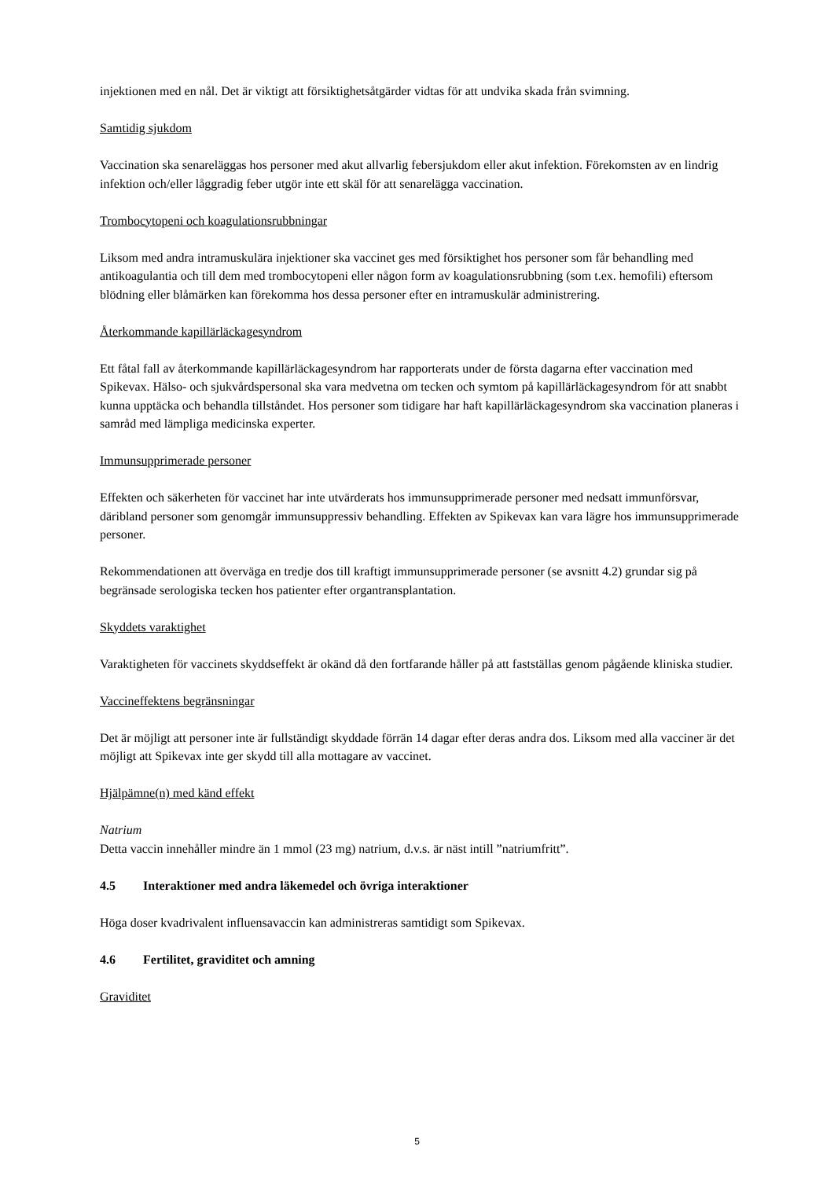injektionen med en nål. Det är viktigt att försiktighetsåtgärder vidtas för att undvika skada från svimning.
Samtidig sjukdom
Vaccination ska senareläggas hos personer med akut allvarlig febersjukdom eller akut infektion. Förekomsten av en lindrig infektion och/eller låggradig feber utgör inte ett skäl för att senarelägga vaccination.
Trombocytopeni och koagulationsrubbningar
Liksom med andra intramuskulära injektioner ska vaccinet ges med försiktighet hos personer som får behandling med antikoagulantia och till dem med trombocytopeni eller någon form av koagulationsrubbning (som t.ex. hemofili) eftersom blödning eller blåmärken kan förekomma hos dessa personer efter en intramuskulär administrering.
Återkommande kapillärläckagesyndrom
Ett fåtal fall av återkommande kapillärläckagesyndrom har rapporterats under de första dagarna efter vaccination med Spikevax. Hälso- och sjukvårdspersonal ska vara medvetna om tecken och symtom på kapillärläckagesyndrom för att snabbt kunna upptäcka och behandla tillståndet. Hos personer som tidigare har haft kapillärläckagesyndrom ska vaccination planeras i samråd med lämpliga medicinska experter.
Immunsupprimerade personer
Effekten och säkerheten för vaccinet har inte utvärderats hos immunsupprimerade personer med nedsatt immunförsvar, däribland personer som genomgår immunsuppressiv behandling. Effekten av Spikevax kan vara lägre hos immunsupprimerade personer.
Rekommendationen att överväga en tredje dos till kraftigt immunsupprimerade personer (se avsnitt 4.2) grundar sig på begränsade serologiska tecken hos patienter efter organtransplantation.
Skyddets varaktighet
Varaktigheten för vaccinets skyddseffekt är okänd då den fortfarande håller på att fastställas genom pågående kliniska studier.
Vaccineffektens begränsningar
Det är möjligt att personer inte är fullständigt skyddade förrän 14 dagar efter deras andra dos. Liksom med alla vacciner är det möjligt att Spikevax inte ger skydd till alla mottagare av vaccinet.
Hjälpämne(n) med känd effekt
Natrium
Detta vaccin innehåller mindre än 1 mmol (23 mg) natrium, d.v.s. är näst intill ”natriumfritt”.
4.5 Interaktioner med andra läkemedel och övriga interaktioner
Höga doser kvadrivalent influensavaccin kan administreras samtidigt som Spikevax.
4.6 Fertilitet, graviditet och amning
Graviditet
5